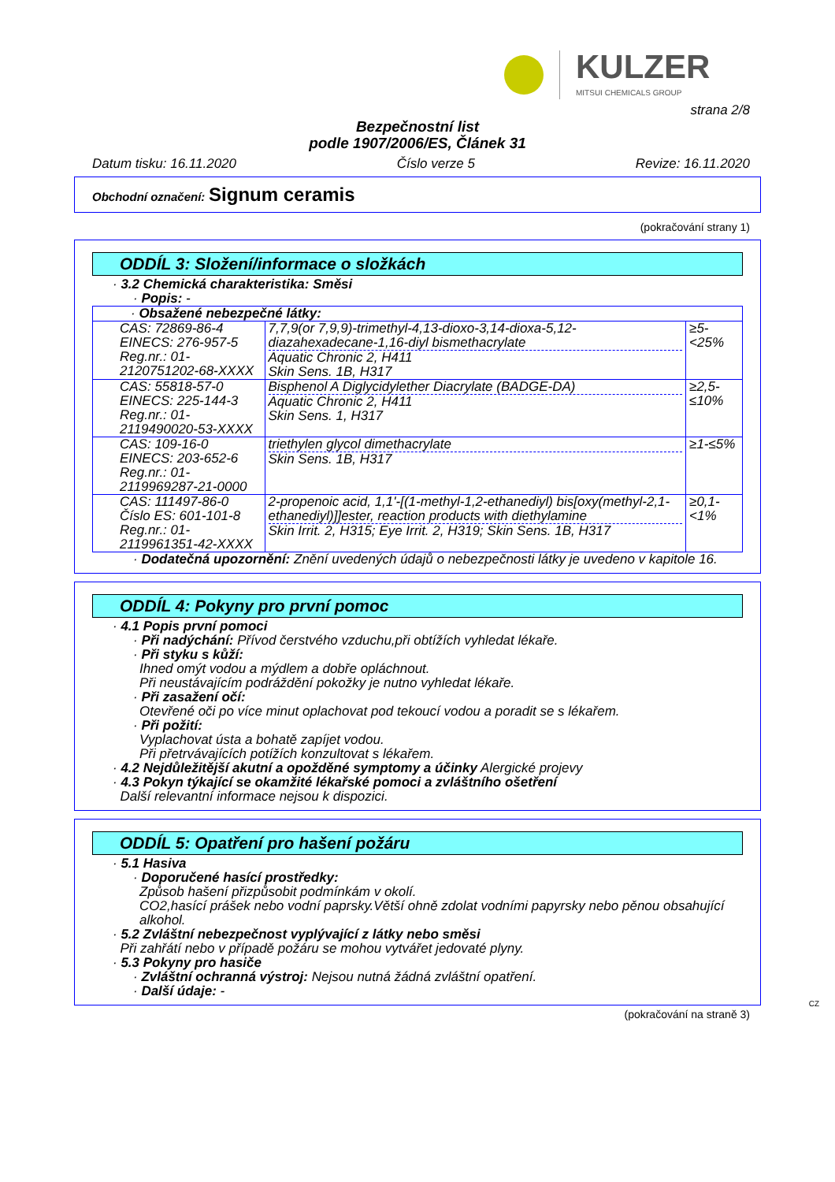KULZER
MITSUI CHEMICALS GROUP
strana 2/8
Bezpečnostní list
podle 1907/2006/ES, Článek 31
Datum tisku: 16.11.2020 Číslo verze 5 Revize: 16.11.2020
Obchodní označení: Signum ceramis
(pokračování strany 1)
ODDÍL 3: Složení/informace o složkách
· 3.2 Chemická charakteristika: Směsi
· Popis: -
| · Obsažené nebezpečné látky: | | |
| CAS: 72869-86-4 EINECS: 276-957-5 Reg.nr.: 01-2120751202-68-XXXX | 7,7,9(or 7,9,9)-trimethyl-4,13-dioxo-3,14-dioxa-5,12-diazahexadecane-1,16-diyl bismethacrylate Aquatic Chronic 2, H411 Skin Sens. 1B, H317 | ≥5-<25% |
| CAS: 55818-57-0 EINECS: 225-144-3 Reg.nr.: 01-2119490020-53-XXXX | Bisphenol A Diglycidylether Diacrylate (BADGE-DA) Aquatic Chronic 2, H411 Skin Sens. 1, H317 | ≥2,5-≤10% |
| CAS: 109-16-0 EINECS: 203-652-6 Reg.nr.: 01-2119969287-21-0000 | triethylen glycol dimethacrylate Skin Sens. 1B, H317 | ≥1-≤5% |
| CAS: 111497-86-0 Číslo ES: 601-101-8 Reg.nr.: 01-2119961351-42-XXXX | 2-propenoic acid, 1,1'-[(1-methyl-1,2-ethanediyl) bis[oxy(methyl-2,1-ethanediyl)]]ester, reaction products with diethylamine Skin Irrit. 2, H315; Eye Irrit. 2, H319; Skin Sens. 1B, H317 | ≥0,1-<1% |
· Dodatečná upozornění: Znění uvedených údajů o nebezpečnosti látky je uvedeno v kapitole 16.
ODDÍL 4: Pokyny pro první pomoc
· 4.1 Popis první pomoci
· Při nadýchání: Přívod čerstvého vzduchu,při obtížích vyhledat lékaře.
· Při styku s kůží:
Ihned omýt vodou a mýdlem a dobře opláchnout.
Při neustávajícím podráždění pokožky je nutno vyhledat lékaře.
· Při zasažení očí:
Otevřené oči po více minut oplachovat pod tekoucí vodou a poradit se s lékařem.
· Při požití:
Vyplachovat ústa a bohatě zapíjet vodou.
Při přetrvávajících potížích konzultovat s lékařem.
· 4.2 Nejdůležitější akutní a opožděné symptomy a účinky Alergické projevy
· 4.3 Pokyn týkající se okamžité lékařské pomoci a zvláštního ošetření
Další relevantní informace nejsou k dispozici.
ODDÍL 5: Opatření pro hašení požáru
· 5.1 Hasiva
· Doporučené hasící prostředky:
Způsob hašení přizpůsobit podmínkám v okolí.
CO2,hasící prášek nebo vodní paprsky.Větší ohně zdolat vodními papyrsky nebo pěnou obsahující alkohol.
· 5.2 Zvláštní nebezpečnost vyplývající z látky nebo směsi
Při zahřátí nebo v případě požáru se mohou vytvářet jedovaté plyny.
· 5.3 Pokyny pro hasiče
· Zvláštní ochranná výstroj: Nejsou nutná žádná zvláštní opatření.
· Další údaje: -
CZ
(pokračování na straně 3)